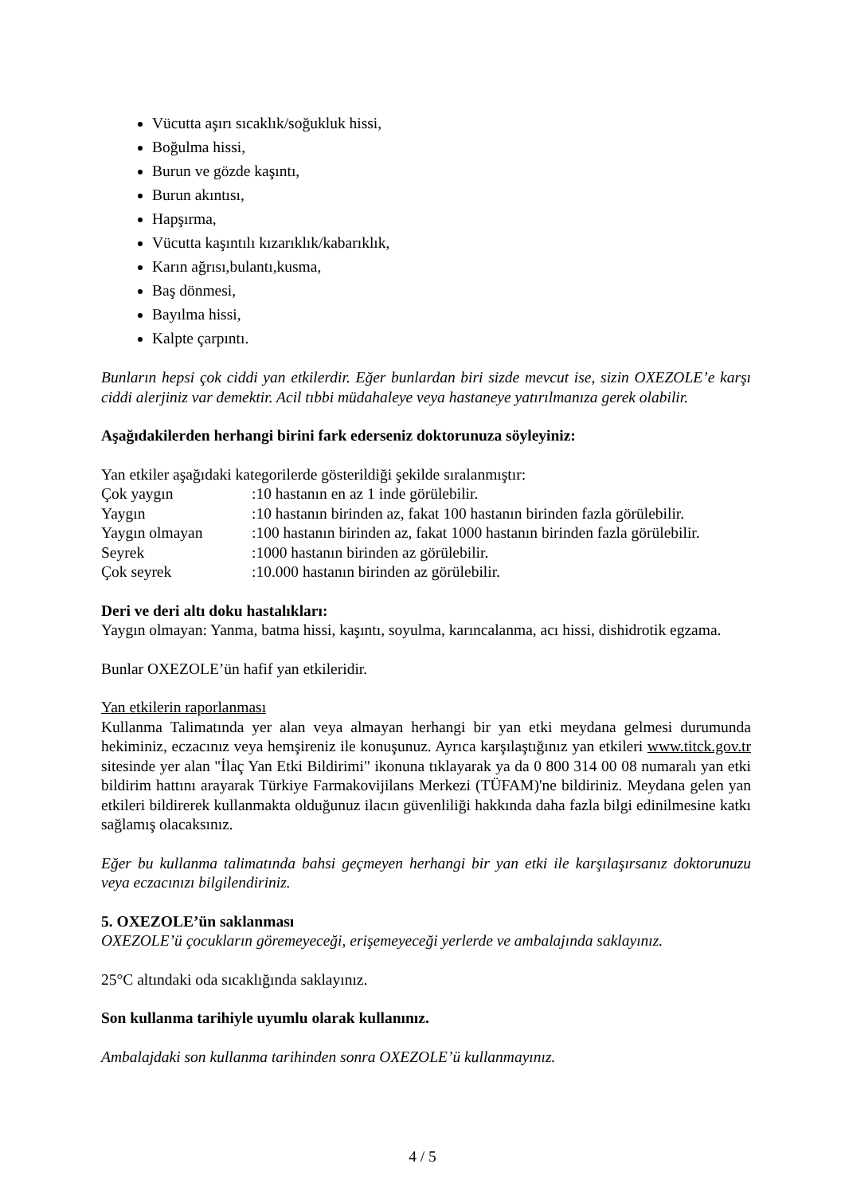Vücutta aşırı sıcaklık/soğukluk hissi,
Boğulma hissi,
Burun ve gözde kaşıntı,
Burun akıntısı,
Hapşırma,
Vücutta kaşıntılı kızarıklık/kabarıklık,
Karın ağrısı,bulantı,kusma,
Baş dönmesi,
Bayılma hissi,
Kalpte çarpıntı.
Bunların hepsi çok ciddi yan etkilerdir. Eğer bunlardan biri sizde mevcut ise, sizin OXEZOLE’e karşı ciddi alerjiniz var demektir. Acil tıbbi müdahaleye veya hastaneye yatırılmanıza gerek olabilir.
Aşağıdakilerden herhangi birini fark ederseniz doktorunuza söyleyiniz:
Yan etkiler aşağıdaki kategorilerde gösterildiği şekilde sıralanmıştır:
| Çok yaygın | :10 hastanın en az 1 inde görülebilir. |
| Yaygın | :10 hastanın birinden az, fakat 100 hastanın birinden fazla görülebilir. |
| Yaygın olmayan | :100 hastanın birinden az, fakat 1000 hastanın birinden fazla görülebilir. |
| Seyrek | :1000 hastanın birinden az görülebilir. |
| Çok seyrek | :10.000 hastanın birinden az görülebilir. |
Deri ve deri altı doku hastalıkları:
Yaygın olmayan: Yanma, batma hissi, kaşıntı, soyulma, karıncalanma, acı hissi, dishidrotik egzama.
Bunlar OXEZOLE’ün hafif yan etkileridir.
Yan etkilerin raporlanması
Kullanma Talimatında yer alan veya almayan herhangi bir yan etki meydana gelmesi durumunda hekiminiz, eczacınız veya hemşireniz ile konuşunuz. Ayrıca karşılaştığınız yan etkileri www.titck.gov.tr sitesinde yer alan "İlaç Yan Etki Bildirimi" ikonuna tıklayarak ya da 0 800 314 00 08 numaralı yan etki bildirim hattını arayarak Türkiye Farmakovijilans Merkezi (TÜFAM)'ne bildiriniz. Meydana gelen yan etkileri bildirerek kullanmakta olduğunuz ilacın güvenliliği hakkında daha fazla bilgi edinilmesine katkı sağlamış olacaksınız.
Eğer bu kullanma talimatında bahsi geçmeyen herhangi bir yan etki ile karşılaşırsanız doktorunuzu veya eczacınızı bilgilendiriniz.
5. OXEZOLE’ün saklanması
OXEZOLE’ü çocukların göremeyeceği, erişemeyeceği yerlerde ve ambalajında saklayınız.
25°C altındaki oda sıcaklığında saklayınız.
Son kullanma tarihiyle uyumlu olarak kullanınız.
Ambalajdaki son kullanma tarihinden sonra OXEZOLE’ü kullanmayınız.
4 / 5